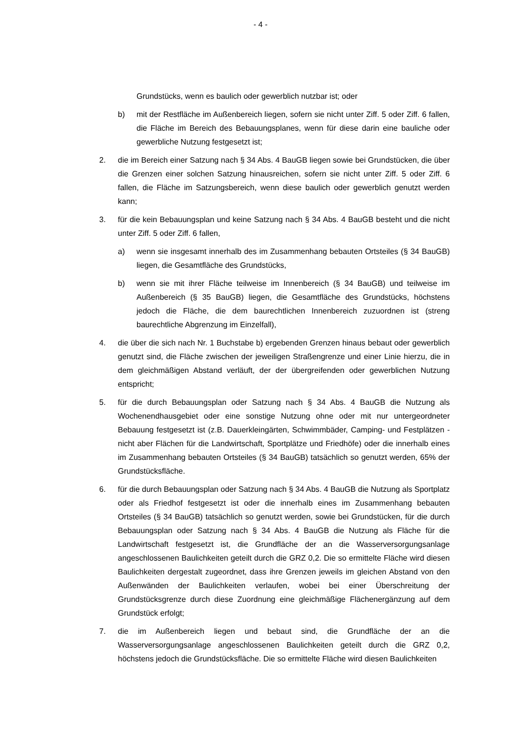- 4 -
Grundstücks, wenn es baulich oder gewerblich nutzbar ist; oder
b) mit der Restfläche im Außenbereich liegen, sofern sie nicht unter Ziff. 5 oder Ziff. 6 fallen, die Fläche im Bereich des Bebauungsplanes, wenn für diese darin eine bauliche oder gewerbliche Nutzung festgesetzt ist;
2. die im Bereich einer Satzung nach § 34 Abs. 4 BauGB liegen sowie bei Grundstücken, die über die Grenzen einer solchen Satzung hinausreichen, sofern sie nicht unter Ziff. 5 oder Ziff. 6 fallen, die Fläche im Satzungsbereich, wenn diese baulich oder gewerblich genutzt werden kann;
3. für die kein Bebauungsplan und keine Satzung nach § 34 Abs. 4 BauGB besteht und die nicht unter Ziff. 5 oder Ziff. 6 fallen,
a) wenn sie insgesamt innerhalb des im Zusammenhang bebauten Ortsteiles (§ 34 BauGB) liegen, die Gesamtfläche des Grundstücks,
b) wenn sie mit ihrer Fläche teilweise im Innenbereich (§ 34 BauGB) und teilweise im Außenbereich (§ 35 BauGB) liegen, die Gesamtfläche des Grundstücks, höchstens jedoch die Fläche, die dem baurechtlichen Innenbereich zuzuordnen ist (streng baurechtliche Abgrenzung im Einzelfall),
4. die über die sich nach Nr. 1 Buchstabe b) ergebenden Grenzen hinaus bebaut oder gewerblich genutzt sind, die Fläche zwischen der jeweiligen Straßengrenze und einer Linie hierzu, die in dem gleichmäßigen Abstand verläuft, der der übergreifenden oder gewerblichen Nutzung entspricht;
5. für die durch Bebauungsplan oder Satzung nach § 34 Abs. 4 BauGB die Nutzung als Wochenendhausgebiet oder eine sonstige Nutzung ohne oder mit nur untergeordneter Bebauung festgesetzt ist (z.B. Dauerkleingärten, Schwimmbäder, Camping- und Festplätzen - nicht aber Flächen für die Landwirtschaft, Sportplätze und Friedhöfe) oder die innerhalb eines im Zusammenhang bebauten Ortsteiles (§ 34 BauGB) tatsächlich so genutzt werden, 65% der Grundstücksfläche.
6. für die durch Bebauungsplan oder Satzung nach § 34 Abs. 4 BauGB die Nutzung als Sportplatz oder als Friedhof festgesetzt ist oder die innerhalb eines im Zusammenhang bebauten Ortsteiles (§ 34 BauGB) tatsächlich so genutzt werden, sowie bei Grundstücken, für die durch Bebauungsplan oder Satzung nach § 34 Abs. 4 BauGB die Nutzung als Fläche für die Landwirtschaft festgesetzt ist, die Grundfläche der an die Wasserversorgungsanlage angeschlossenen Baulichkeiten geteilt durch die GRZ 0,2. Die so ermittelte Fläche wird diesen Baulichkeiten dergestalt zugeordnet, dass ihre Grenzen jeweils im gleichen Abstand von den Außenwänden der Baulichkeiten verlaufen, wobei bei einer Überschreitung der Grundstücksgrenze durch diese Zuordnung eine gleichmäßige Flächenergänzung auf dem Grundstück erfolgt;
7. die im Außenbereich liegen und bebaut sind, die Grundfläche der an die Wasserversorgungsanlage angeschlossenen Baulichkeiten geteilt durch die GRZ 0,2, höchstens jedoch die Grundstücksfläche. Die so ermittelte Fläche wird diesen Baulichkeiten